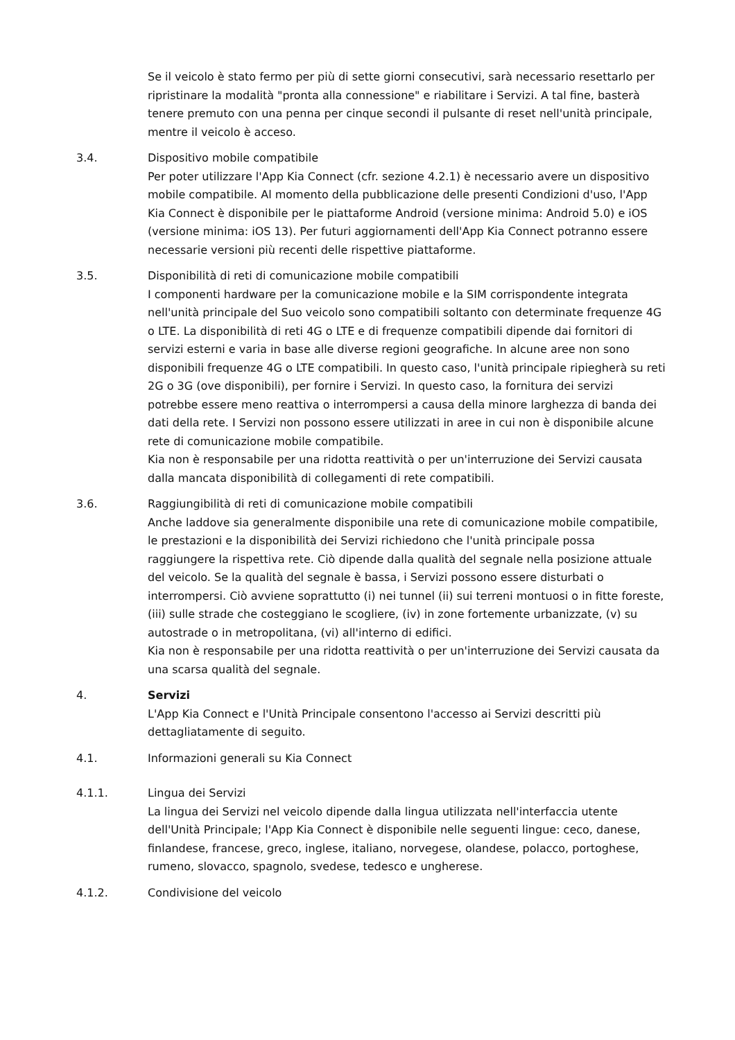Se il veicolo è stato fermo per più di sette giorni consecutivi, sarà necessario resettarlo per ripristinare la modalità "pronta alla connessione" e riabilitare i Servizi. A tal fine, basterà tenere premuto con una penna per cinque secondi il pulsante di reset nell'unità principale, mentre il veicolo è acceso.
3.4. Dispositivo mobile compatibile
Per poter utilizzare l'App Kia Connect (cfr. sezione 4.2.1) è necessario avere un dispositivo mobile compatibile. Al momento della pubblicazione delle presenti Condizioni d'uso, l'App Kia Connect è disponibile per le piattaforme Android (versione minima: Android 5.0) e iOS (versione minima: iOS 13). Per futuri aggiornamenti dell'App Kia Connect potranno essere necessarie versioni più recenti delle rispettive piattaforme.
3.5. Disponibilità di reti di comunicazione mobile compatibili
I componenti hardware per la comunicazione mobile e la SIM corrispondente integrata nell'unità principale del Suo veicolo sono compatibili soltanto con determinate frequenze 4G o LTE. La disponibilità di reti 4G o LTE e di frequenze compatibili dipende dai fornitori di servizi esterni e varia in base alle diverse regioni geografiche. In alcune aree non sono disponibili frequenze 4G o LTE compatibili. In questo caso, l'unità principale ripiegherà su reti 2G o 3G (ove disponibili), per fornire i Servizi. In questo caso, la fornitura dei servizi potrebbe essere meno reattiva o interrompersi a causa della minore larghezza di banda dei dati della rete. I Servizi non possono essere utilizzati in aree in cui non è disponibile alcune rete di comunicazione mobile compatibile.
Kia non è responsabile per una ridotta reattività o per un'interruzione dei Servizi causata dalla mancata disponibilità di collegamenti di rete compatibili.
3.6. Raggiungibilità di reti di comunicazione mobile compatibili
Anche laddove sia generalmente disponibile una rete di comunicazione mobile compatibile, le prestazioni e la disponibilità dei Servizi richiedono che l'unità principale possa raggiungere la rispettiva rete. Ciò dipende dalla qualità del segnale nella posizione attuale del veicolo. Se la qualità del segnale è bassa, i Servizi possono essere disturbati o interrompersi. Ciò avviene soprattutto (i) nei tunnel (ii) sui terreni montuosi o in fitte foreste, (iii) sulle strade che costeggiano le scogliere, (iv) in zone fortemente urbanizzate, (v) su autostrade o in metropolitana, (vi) all'interno di edifici.
Kia non è responsabile per una ridotta reattività o per un'interruzione dei Servizi causata da una scarsa qualità del segnale.
4. Servizi
L'App Kia Connect e l'Unità Principale consentono l'accesso ai Servizi descritti più dettagliatamente di seguito.
4.1. Informazioni generali su Kia Connect
4.1.1. Lingua dei Servizi
La lingua dei Servizi nel veicolo dipende dalla lingua utilizzata nell'interfaccia utente dell'Unità Principale; l'App Kia Connect è disponibile nelle seguenti lingue: ceco, danese, finlandese, francese, greco, inglese, italiano, norvegese, olandese, polacco, portoghese, rumeno, slovacco, spagnolo, svedese, tedesco e ungherese.
4.1.2. Condivisione del veicolo